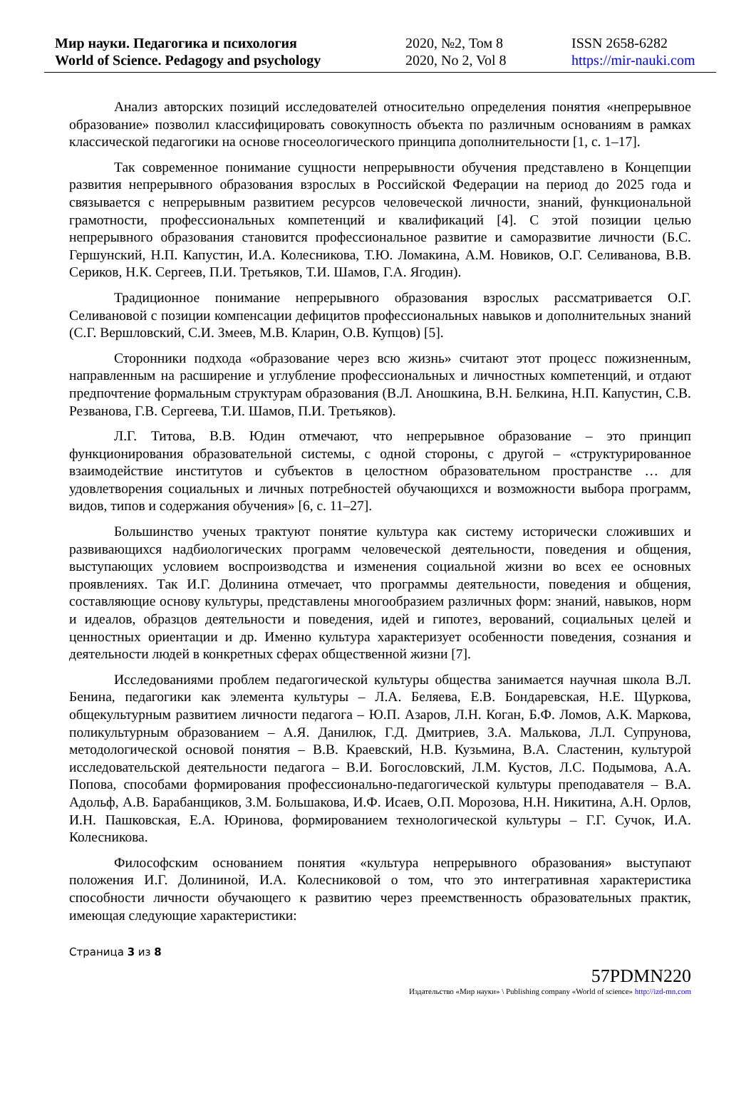Мир науки. Педагогика и психология
World of Science. Pedagogy and psychology
2020, №2, Том 8
2020, No 2, Vol 8
ISSN 2658-6282
https://mir-nauki.com
Анализ авторских позиций исследователей относительно определения понятия «непрерывное образование» позволил классифицировать совокупность объекта по различным основаниям в рамках классической педагогики на основе гносеологического принципа дополнительности [1, с. 1–17].
Так современное понимание сущности непрерывности обучения представлено в Концепции развития непрерывного образования взрослых в Российской Федерации на период до 2025 года и связывается с непрерывным развитием ресурсов человеческой личности, знаний, функциональной грамотности, профессиональных компетенций и квалификаций [4]. С этой позиции целью непрерывного образования становится профессиональное развитие и саморазвитие личности (Б.С. Гершунский, Н.П. Капустин, И.А. Колесникова, Т.Ю. Ломакина, А.М. Новиков, О.Г. Селиванова, В.В. Сериков, Н.К. Сергеев, П.И. Третьяков, Т.И. Шамов, Г.А. Ягодин).
Традиционное понимание непрерывного образования взрослых рассматривается О.Г. Селивановой с позиции компенсации дефицитов профессиональных навыков и дополнительных знаний (С.Г. Вершловский, С.И. Змеев, М.В. Кларин, О.В. Купцов) [5].
Сторонники подхода «образование через всю жизнь» считают этот процесс пожизненным, направленным на расширение и углубление профессиональных и личностных компетенций, и отдают предпочтение формальным структурам образования (В.Л. Аношкина, В.Н. Белкина, Н.П. Капустин, С.В. Резванова, Г.В. Сергеева, Т.И. Шамов, П.И. Третьяков).
Л.Г. Титова, В.В. Юдин отмечают, что непрерывное образование – это принцип функционирования образовательной системы, с одной стороны, с другой – «структурированное взаимодействие институтов и субъектов в целостном образовательном пространстве … для удовлетворения социальных и личных потребностей обучающихся и возможности выбора программ, видов, типов и содержания обучения» [6, с. 11–27].
Большинство ученых трактуют понятие культура как систему исторически сложивших и развивающихся надбиологических программ человеческой деятельности, поведения и общения, выступающих условием воспроизводства и изменения социальной жизни во всех ее основных проявлениях. Так И.Г. Долинина отмечает, что программы деятельности, поведения и общения, составляющие основу культуры, представлены многообразием различных форм: знаний, навыков, норм и идеалов, образцов деятельности и поведения, идей и гипотез, верований, социальных целей и ценностных ориентации и др. Именно культура характеризует особенности поведения, сознания и деятельности людей в конкретных сферах общественной жизни [7].
Исследованиями проблем педагогической культуры общества занимается научная школа В.Л. Бенина, педагогики как элемента культуры – Л.А. Беляева, Е.В. Бондаревская, Н.Е. Щуркова, общекультурным развитием личности педагога – Ю.П. Азаров, Л.Н. Коган, Б.Ф. Ломов, А.К. Маркова, поликультурным образованием – А.Я. Данилюк, Г.Д. Дмитриев, З.А. Малькова, Л.Л. Супрунова, методологической основой понятия – В.В. Краевский, Н.В. Кузьмина, В.А. Сластенин, культурой исследовательской деятельности педагога – В.И. Богословский, Л.М. Кустов, Л.С. Подымова, А.А. Попова, способами формирования профессионально-педагогической культуры преподавателя – В.А. Адольф, А.В. Барабанщиков, З.М. Большакова, И.Ф. Исаев, О.П. Морозова, Н.Н. Никитина, А.Н. Орлов, И.Н. Пашковская, Е.А. Юринова, формированием технологической культуры – Г.Г. Сучок, И.А. Колесникова.
Философским основанием понятия «культура непрерывного образования» выступают положения И.Г. Долининой, И.А. Колесниковой о том, что это интегративная характеристика способности личности обучающего к развитию через преемственность образовательных практик, имеющая следующие характеристики:
Страница 3 из 8
57PDMN220
Издательство «Мир науки» \ Publishing company «World of science» http://izd-mn.com